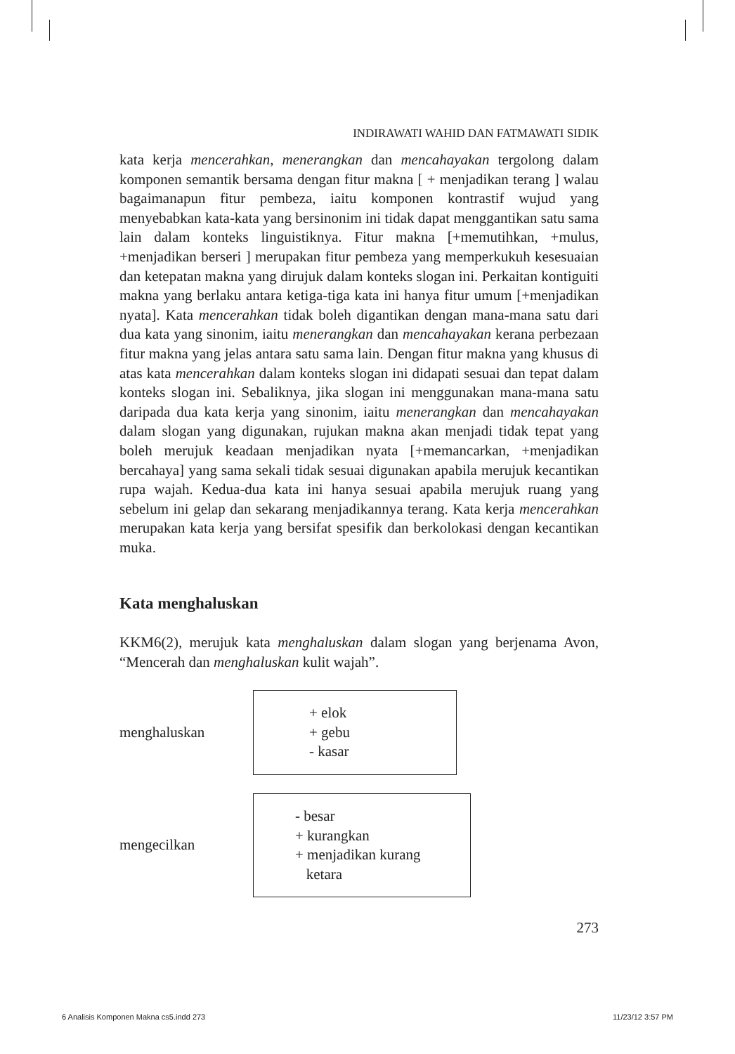INDIRAWATI WAHID DAN FATMAWATI SIDIK
kata kerja mencerahkan, menerangkan dan mencahayakan tergolong dalam komponen semantik bersama dengan fitur makna [ + menjadikan terang ] walau bagaimanapun fitur pembeza, iaitu komponen kontrastif wujud yang menyebabkan kata-kata yang bersinonim ini tidak dapat menggantikan satu sama lain dalam konteks linguistiknya. Fitur makna [+memutihkan, +mulus, +menjadikan berseri ] merupakan fitur pembeza yang memperkukuh kesesuaian dan ketepatan makna yang dirujuk dalam konteks slogan ini. Perkaitan kontiguiti makna yang berlaku antara ketiga-tiga kata ini hanya fitur umum [+menjadikan nyata]. Kata mencerahkan tidak boleh digantikan dengan mana-mana satu dari dua kata yang sinonim, iaitu menerangkan dan mencahayakan kerana perbezaan fitur makna yang jelas antara satu sama lain. Dengan fitur makna yang khusus di atas kata mencerahkan dalam konteks slogan ini didapati sesuai dan tepat dalam konteks slogan ini. Sebaliknya, jika slogan ini menggunakan mana-mana satu daripada dua kata kerja yang sinonim, iaitu menerangkan dan mencahayakan dalam slogan yang digunakan, rujukan makna akan menjadi tidak tepat yang boleh merujuk keadaan menjadikan nyata [+memancarkan, +menjadikan bercahaya] yang sama sekali tidak sesuai digunakan apabila merujuk kecantikan rupa wajah. Kedua-dua kata ini hanya sesuai apabila merujuk ruang yang sebelum ini gelap dan sekarang menjadikannya terang. Kata kerja mencerahkan merupakan kata kerja yang bersifat spesifik dan berkolokasi dengan kecantikan muka.
Kata menghaluskan
KKM6(2), merujuk kata menghaluskan dalam slogan yang berjenama Avon, “Mencerah dan menghaluskan kulit wajah”.
menghaluskan
+ elok
+ gebu
- kasar
mengecilkan
- besar
+ kurangkan
+ menjadikan kurang
ketara
273
6 Analisis Komponen Makna cs5.indd 273 11/23/12 3:57 PM